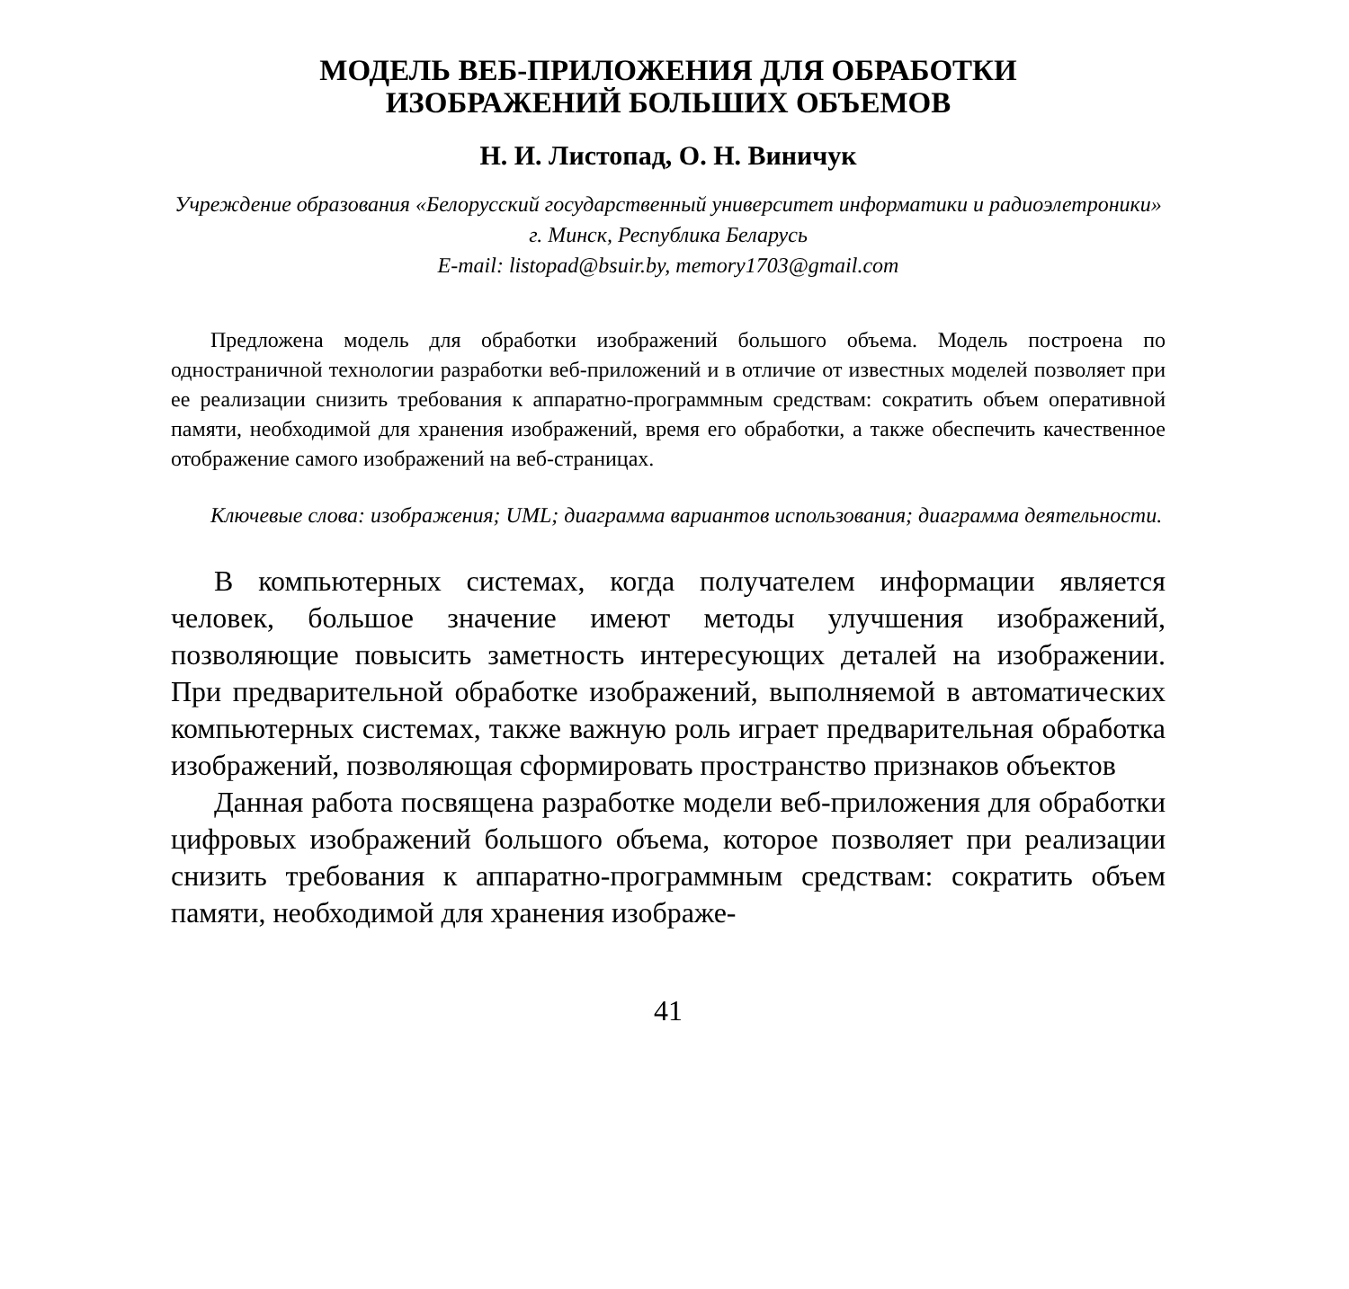МОДЕЛЬ ВЕБ-ПРИЛОЖЕНИЯ ДЛЯ ОБРАБОТКИ
ИЗОБРАЖЕНИЙ БОЛЬШИХ ОБЪЕМОВ
Н. И. Листопад, О. Н. Виничук
Учреждение образования «Белорусский государственный университет информатики и радиоэлетроники» г. Минск, Республика Беларусь
E-mail: listopad@bsuir.by, memory1703@gmail.com
Предложена модель для обработки изображений большого объема. Модель построена по одностраничной технологии разработки веб-приложений и в отличие от известных моделей позволяет при ее реализации снизить требования к аппаратно-программным средствам: сократить объем оперативной памяти, необходимой для хранения изображений, время его обработки, а также обеспечить качественное отображение самого изображений на веб-страницах.
Ключевые слова: изображения; UML; диаграмма вариантов использования; диаграмма деятельности.
В компьютерных системах, когда получателем информации является человек, большое значение имеют методы улучшения изображений, позволяющие повысить заметность интересующих деталей на изображении. При предварительной обработке изображений, выполняемой в автоматических компьютерных системах, также важную роль играет предварительная обработка изображений, позволяющая сформировать пространство признаков объектов
Данная работа посвящена разработке модели веб-приложения для обработки цифровых изображений большого объема, которое позволяет при реализации снизить требования к аппаратно-программным средствам: сократить объем памяти, необходимой для хранения изображе-
41